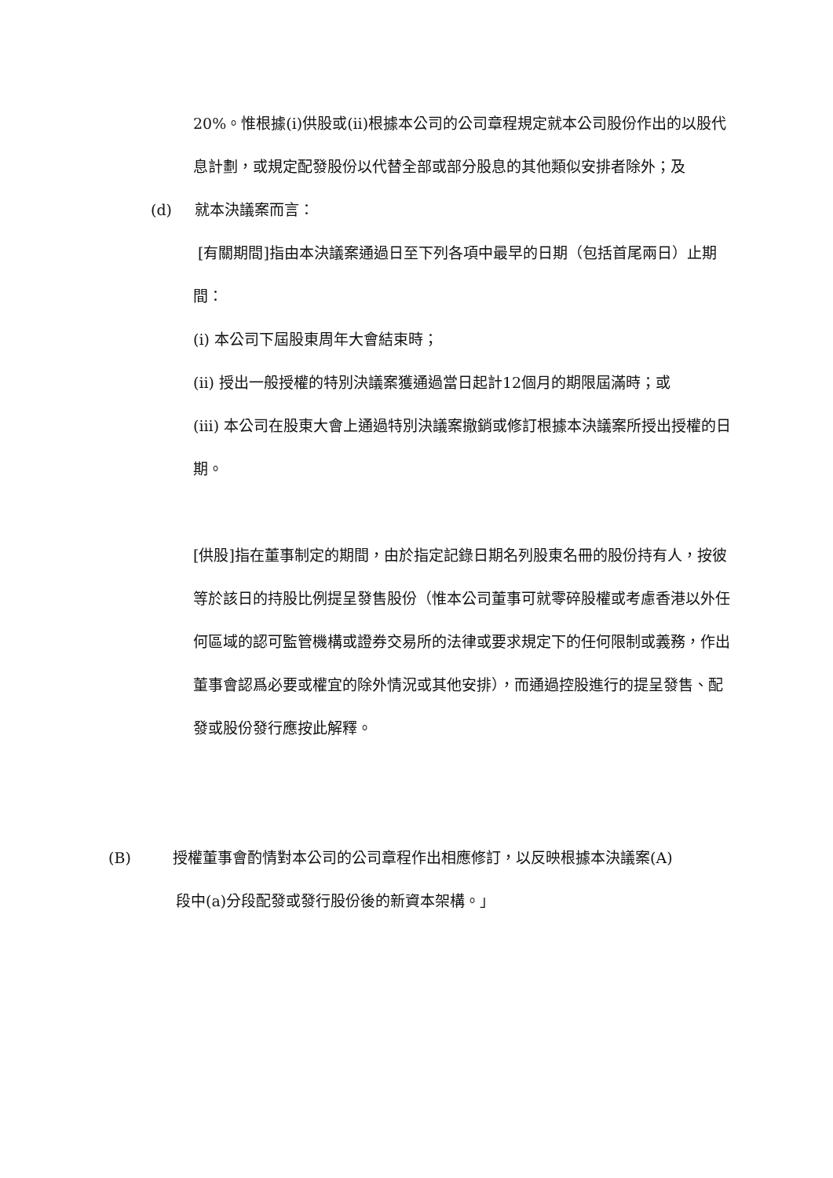20%。惟根據(i)供股或(ii)根據本公司的公司章程規定就本公司股份作出的以股代息計劃，或規定配發股份以代替全部或部分股息的其他類似安排者除外；及
(d) 就本決議案而言：
[有關期間]指由本決議案通過日至下列各項中最早的日期（包括首尾兩日）止期間：
(i) 本公司下屆股東周年大會結束時；
(ii) 授出一般授權的特別決議案獲通過當日起計12個月的期限屆滿時；或
(iii) 本公司在股東大會上通過特別決議案撤銷或修訂根據本決議案所授出授權的日期。
[供股]指在董事制定的期間，由於指定記錄日期名列股東名冊的股份持有人，按彼等於該日的持股比例提呈發售股份（惟本公司董事可就零碎股權或考慮香港以外任何區域的認可監管機構或證券交易所的法律或要求規定下的任何限制或義務，作出董事會認爲必要或權宜的除外情況或其他安排），而通過控股進行的提呈發售、配發或股份發行應按此解釋。
(B) 授權董事會酌情對本公司的公司章程作出相應修訂，以反映根據本決議案(A)
段中(a)分段配發或發行股份後的新資本架構。」